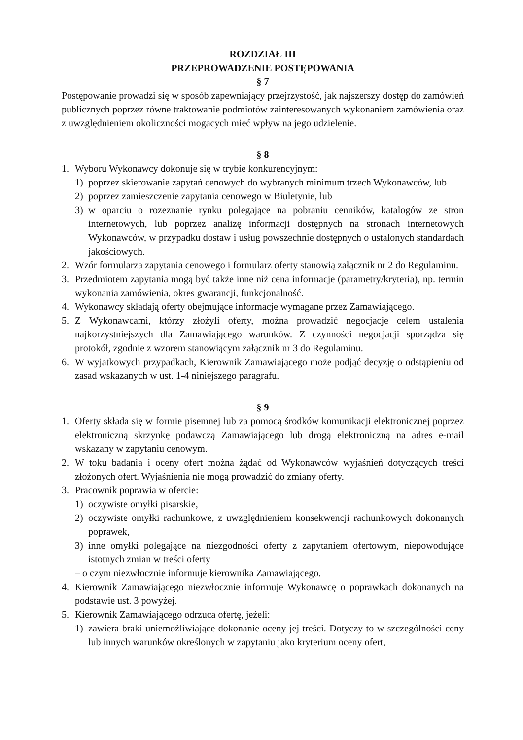ROZDZIAŁ III
PRZEPROWADZENIE POSTĘPOWANIA
§ 7
Postępowanie prowadzi się w sposób zapewniający przejrzystość, jak najszerszy dostęp do zamówień publicznych poprzez równe traktowanie podmiotów zainteresowanych wykonaniem zamówienia oraz z uwzględnieniem okoliczności mogących mieć wpływ na jego udzielenie.
§ 8
1. Wyboru Wykonawcy dokonuje się w trybie konkurencyjnym:
1) poprzez skierowanie zapytań cenowych do wybranych minimum trzech Wykonawców, lub
2) poprzez zamieszczenie zapytania cenowego w Biuletynie, lub
3) w oparciu o rozeznanie rynku polegające na pobraniu cenników, katalogów ze stron internetowych, lub poprzez analizę informacji dostępnych na stronach internetowych Wykonawców, w przypadku dostaw i usług powszechnie dostępnych o ustalonych standardach jakościowych.
2. Wzór formularza zapytania cenowego i formularz oferty stanowią załącznik nr 2 do Regulaminu.
3. Przedmiotem zapytania mogą być także inne niż cena informacje (parametry/kryteria), np. termin wykonania zamówienia, okres gwarancji, funkcjonalność.
4. Wykonawcy składają oferty obejmujące informacje wymagane przez Zamawiającego.
5. Z Wykonawcami, którzy złożyli oferty, można prowadzić negocjacje celem ustalenia najkorzystniejszych dla Zamawiającego warunków. Z czynności negocjacji sporządza się protokół, zgodnie z wzorem stanowiącym załącznik nr 3 do Regulaminu.
6. W wyjątkowych przypadkach, Kierownik Zamawiającego może podjąć decyzję o odstąpieniu od zasad wskazanych w ust. 1-4 niniejszego paragrafu.
§ 9
1. Oferty składa się w formie pisemnej lub za pomocą środków komunikacji elektronicznej poprzez elektroniczną skrzynkę podawczą Zamawiającego lub drogą elektroniczną na adres e-mail wskazany w zapytaniu cenowym.
2. W toku badania i oceny ofert można żądać od Wykonawców wyjaśnień dotyczących treści złożonych ofert. Wyjaśnienia nie mogą prowadzić do zmiany oferty.
3. Pracownik poprawia w ofercie:
1) oczywiste omyłki pisarskie,
2) oczywiste omyłki rachunkowe, z uwzględnieniem konsekwencji rachunkowych dokonanych poprawek,
3) inne omyłki polegające na niezgodności oferty z zapytaniem ofertowym, niepowodujące istotnych zmian w treści oferty
– o czym niezwłocznie informuje kierownika Zamawiającego.
4. Kierownik Zamawiającego niezwłocznie informuje Wykonawcę o poprawkach dokonanych na podstawie ust. 3 powyżej.
5. Kierownik Zamawiającego odrzuca ofertę, jeżeli:
1) zawiera braki uniemożliwiające dokonanie oceny jej treści. Dotyczy to w szczególności ceny lub innych warunków określonych w zapytaniu jako kryterium oceny ofert,